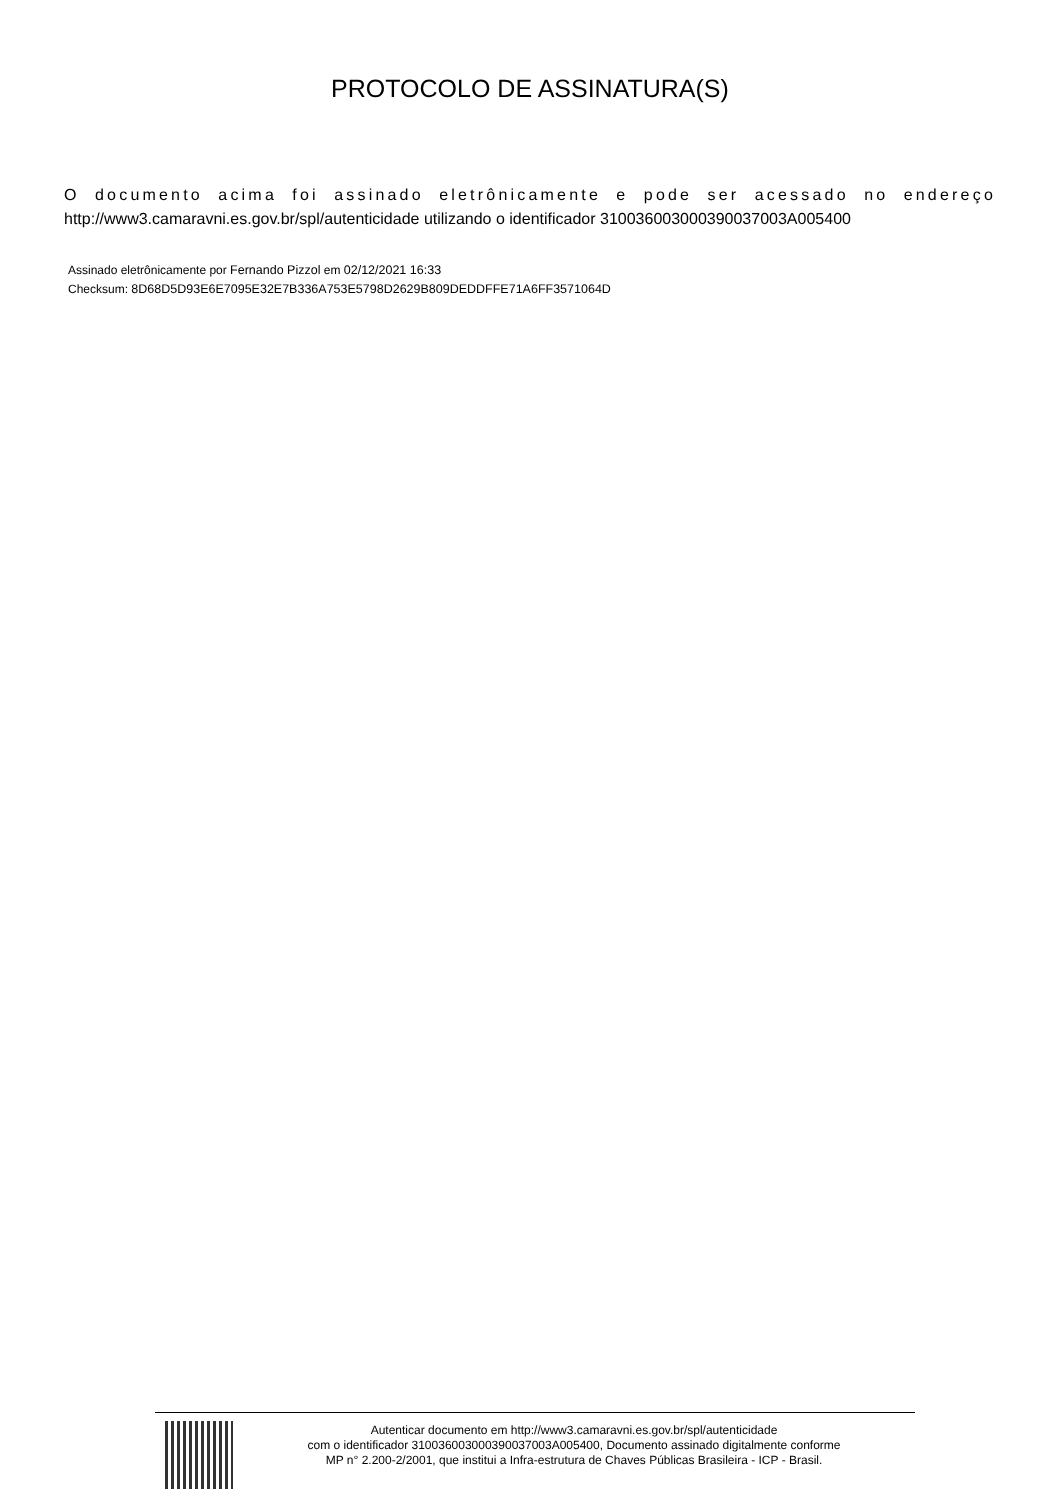PROTOCOLO DE ASSINATURA(S)
O documento acima foi assinado eletrônicamente e pode ser acessado no endereço http://www3.camaravni.es.gov.br/spl/autenticidade utilizando o identificador 310036003000390037003A005400
Assinado eletrônicamente por Fernando Pizzol em 02/12/2021 16:33
Checksum: 8D68D5D93E6E7095E32E7B336A753E5798D2629B809DEDDFFE71A6FF3571064D
Autenticar documento em http://www3.camaravni.es.gov.br/spl/autenticidade
com o identificador 310036003000390037003A005400, Documento assinado digitalmente conforme
MP n° 2.200-2/2001, que institui a Infra-estrutura de Chaves Públicas Brasileira - ICP - Brasil.